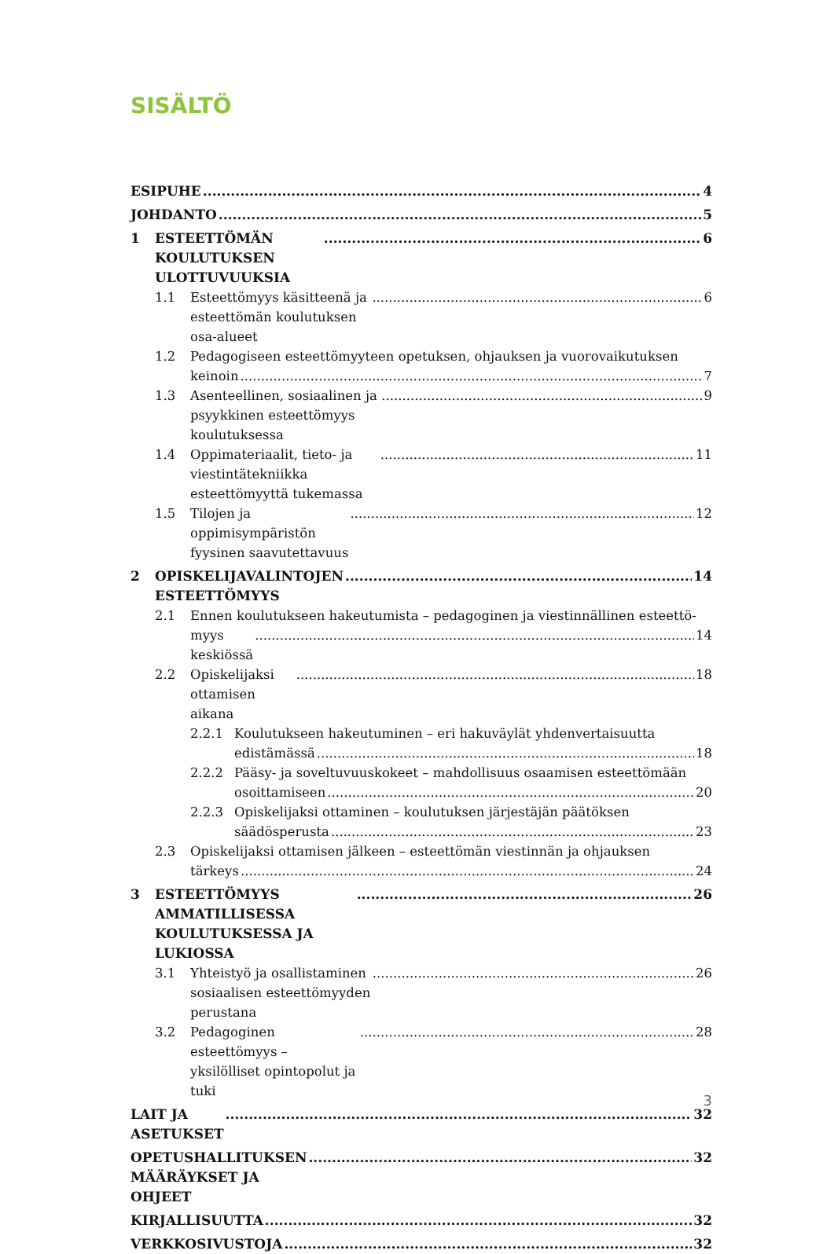SISÄLTÖ
ESIPUHE 4
JOHDANTO 5
1 ESTEETTÖMÄN KOULUTUKSEN ULOTTUVUUKSIA 6
1.1 Esteettömyys käsitteenä ja esteettömän koulutuksen osa-alueet 6
1.2 Pedagogiseen esteettömyyteen opetuksen, ohjauksen ja vuorovaikutuksen
keinoin 7
1.3 Asenteellinen, sosiaalinen ja psyykkinen esteettömyys koulutuksessa 9
1.4 Oppimateriaalit, tieto- ja viestintätekniikka esteettömyyttä tukemassa 11
1.5 Tilojen ja oppimisympäristön fyysinen saavutettavuus 12
2 OPISKELIJAVALINTOJEN ESTEETTÖMYYS 14
2.1 Ennen koulutukseen hakeutumista – pedagoginen ja viestinnällinen esteettö-
myys keskiössä 14
2.2 Opiskelijaksi ottamisen aikana 18
2.2.1 Koulutukseen hakeutuminen – eri hakuväylät yhdenvertaisuutta
edistämässä 18
2.2.2 Pääsy- ja soveltuvuuskokeet – mahdollisuus osaamisen esteettömään
osoittamiseen 20
2.2.3 Opiskelijaksi ottaminen – koulutuksen järjestäjän päätöksen
säädösperusta 23
2.3 Opiskelijaksi ottamisen jälkeen – esteettömän viestinnän ja ohjauksen
tärkeys 24
3 ESTEETTÖMYYS AMMATILLISESSA KOULUTUKSESSA JA LUKIOSSA 26
3.1 Yhteistyö ja osallistaminen sosiaalisen esteettömyyden perustana 26
3.2 Pedagoginen esteettömyys – yksilölliset opintopolut ja tuki 28
LAIT JA ASETUKSET 32
OPETUSHALLITUKSEN MÄÄRÄYKSET JA OHJEET 32
KIRJALLISUUTTA 32
VERKKOSIVUSTOJA 32
3